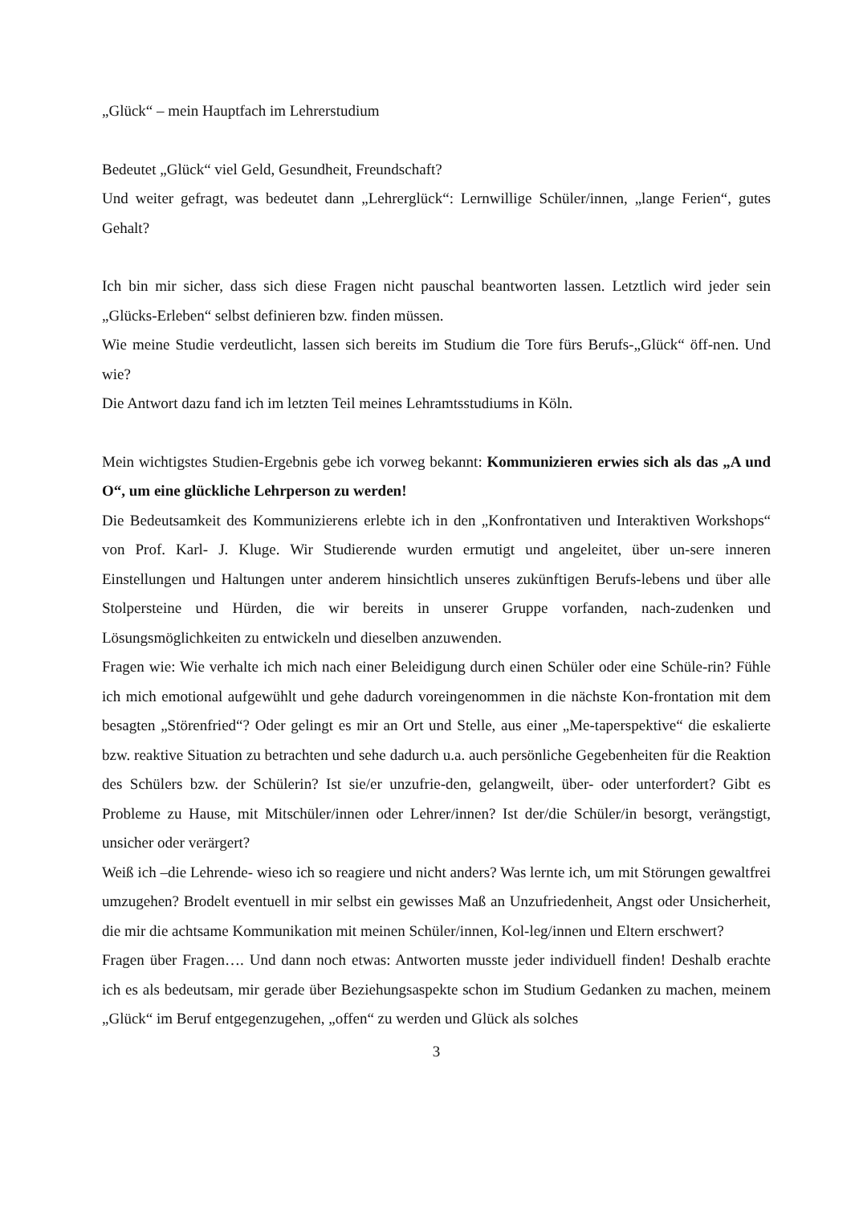„Glück“ – mein Hauptfach im Lehrerstudium
Bedeutet „Glück“ viel Geld, Gesundheit, Freundschaft?
Und weiter gefragt, was bedeutet dann „Lehrerglück“: Lernwillige Schüler/innen, „lange Ferien“, gutes Gehalt?
Ich bin mir sicher, dass sich diese Fragen nicht pauschal beantworten lassen. Letztlich wird jeder sein „Glücks-Erleben“ selbst definieren bzw. finden müssen.
Wie meine Studie verdeutlicht, lassen sich bereits im Studium die Tore fürs Berufs-„Glück“ öff-nen. Und wie?
Die Antwort dazu fand ich im letzten Teil meines Lehramtsstudiums in Köln.
Mein wichtigstes Studien-Ergebnis gebe ich vorweg bekannt: Kommunizieren erwies sich als das „A und O“, um eine glückliche Lehrperson zu werden!
Die Bedeutsamkeit des Kommunizierens erlebte ich in den „Konfrontativen und Interaktiven Workshops“ von Prof. Karl- J. Kluge. Wir Studierende wurden ermutigt und angeleitet, über un-sere inneren Einstellungen und Haltungen unter anderem hinsichtlich unseres zukünftigen Berufs-lebens und über alle Stolpersteine und Hürden, die wir bereits in unserer Gruppe vorfanden, nach-zudenken und Lösungsmöglichkeiten zu entwickeln und dieselben anzuwenden.
Fragen wie: Wie verhalte ich mich nach einer Beleidigung durch einen Schüler oder eine Schüle-rin? Fühle ich mich emotional aufgewühlt und gehe dadurch voreingenommen in die nächste Kon-frontation mit dem besagten „Störenfried“? Oder gelingt es mir an Ort und Stelle, aus einer „Me-taperspektive“ die eskalierte bzw. reaktive Situation zu betrachten und sehe dadurch u.a. auch persönliche Gegebenheiten für die Reaktion des Schülers bzw. der Schülerin? Ist sie/er unzufrie-den, gelangweilt, über- oder unterfordert? Gibt es Probleme zu Hause, mit Mitschüler/innen oder Lehrer/innen? Ist der/die Schüler/in besorgt, verängstigt, unsicher oder verärgert?
Weiß ich –die Lehrende- wieso ich so reagiere und nicht anders? Was lernte ich, um mit Störungen gewaltfrei umzugehen? Brodelt eventuell in mir selbst ein gewisses Maß an Unzufriedenheit, Angst oder Unsicherheit, die mir die achtsame Kommunikation mit meinen Schüler/innen, Kol-leg/innen und Eltern erschwert?
Fragen über Fragen…. Und dann noch etwas: Antworten musste jeder individuell finden! Deshalb erachte ich es als bedeutsam, mir gerade über Beziehungsaspekte schon im Studium Gedanken zu machen, meinem „Glück“ im Beruf entgegenzugehen, „offen“ zu werden und Glück als solches
3